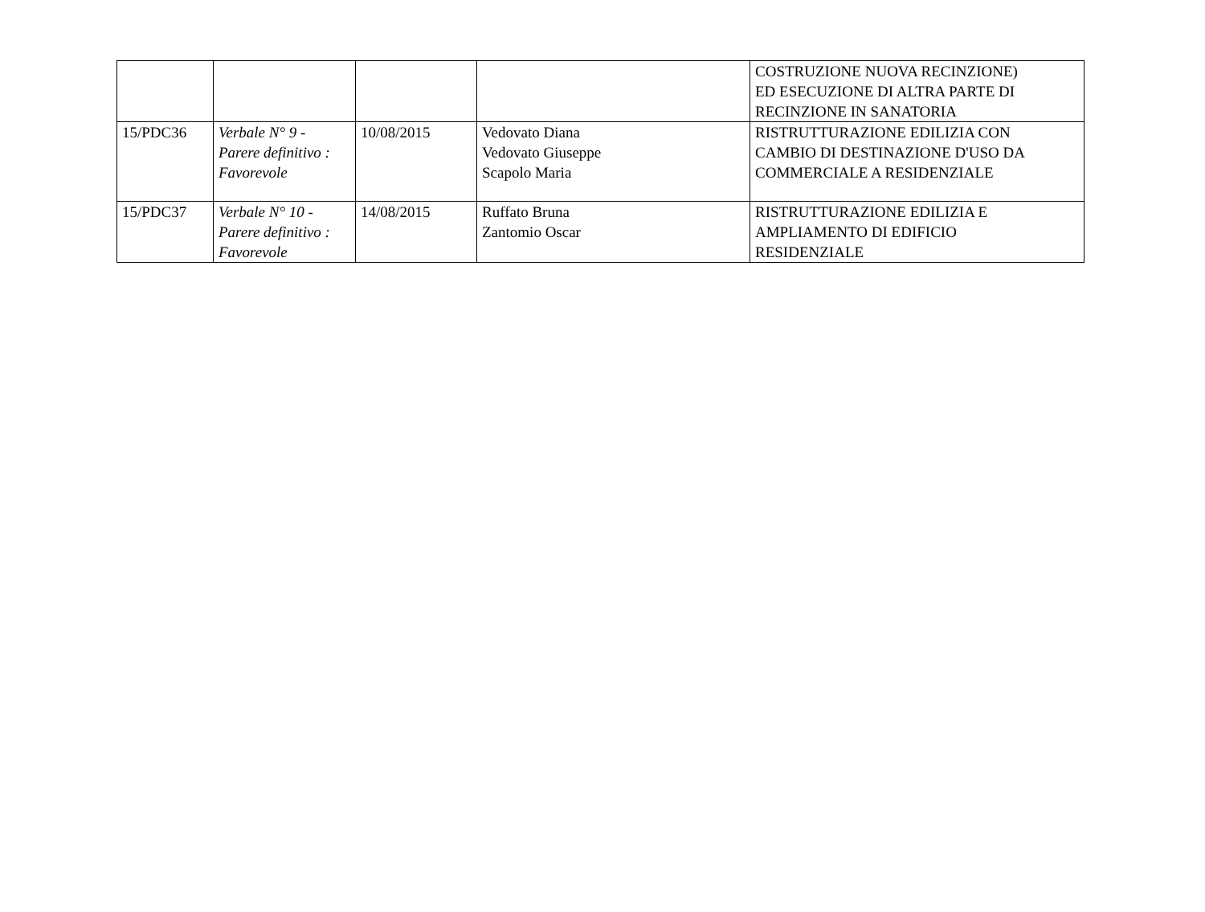| | | | | COSTRUZIONE NUOVA RECINZIONE) ED ESECUZIONE DI ALTRA PARTE DI RECINZIONE IN SANATORIA |
| 15/PDC36 | Verbale N° 9 - Parere definitivo : Favorevole | 10/08/2015 | Vedovato Diana Vedovato Giuseppe Scapolo Maria | RISTRUTTURAZIONE EDILIZIA CON CAMBIO DI DESTINAZIONE D'USO DA COMMERCIALE A RESIDENZIALE |
| 15/PDC37 | Verbale N° 10 - Parere definitivo : Favorevole | 14/08/2015 | Ruffato Bruna Zantomio Oscar | RISTRUTTURAZIONE EDILIZIA E AMPLIAMENTO DI EDIFICIO RESIDENZIALE |